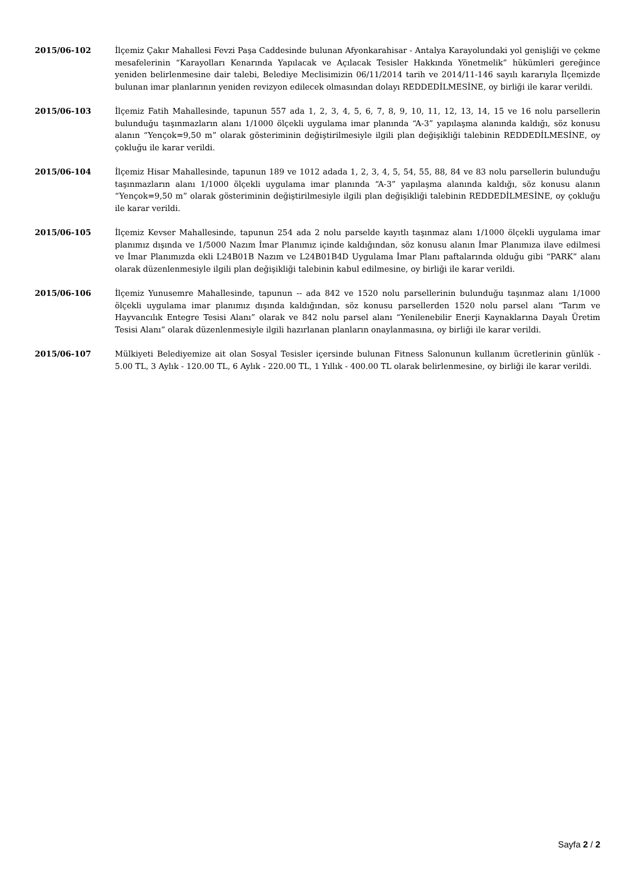2015/06-102 İlçemiz Çakır Mahallesi Fevzi Paşa Caddesinde bulunan Afyonkarahisar - Antalya Karayolundaki yol genişliği ve çekme mesafelerinin “Karayolları Kenarında Yapılacak ve Açılacak Tesisler Hakkında Yönetmelik” hükümleri gereğince yeniden belirlenmesine dair talebi, Belediye Meclisimizin 06/11/2014 tarih ve 2014/11-146 sayılı kararıyla İlçemizde bulunan imar planlarının yeniden revizyon edilecek olmasından dolayı REDDEDİLMESİNE, oy birliği ile karar verildi.
2015/06-103 İlçemiz Fatih Mahallesinde, tapunun 557 ada 1, 2, 3, 4, 5, 6, 7, 8, 9, 10, 11, 12, 13, 14, 15 ve 16 nolu parsellerin bulunduğu taşınmazların alanı 1/1000 ölçekli uygulama imar planında “A-3” yapılaşma alanında kaldığı, söz konusu alanın “Yençok=9,50 m” olarak gösteriminin değiştirilmesiyle ilgili plan değişikliği talebinin REDDEDİLMESİNE, oy çokluğu ile karar verildi.
2015/06-104 İlçemiz Hisar Mahallesinde, tapunun 189 ve 1012 adada 1, 2, 3, 4, 5, 54, 55, 88, 84 ve 83 nolu parsellerin bulunduğu taşınmazların alanı 1/1000 ölçekli uygulama imar planında “A-3” yapılaşma alanında kaldığı, söz konusu alanın “Yençok=9,50 m” olarak gösteriminin değiştirilmesiyle ilgili plan değişikliği talebinin REDDEDİLMESİNE, oy çokluğu ile karar verildi.
2015/06-105 İlçemiz Kevser Mahallesinde, tapunun 254 ada 2 nolu parselde kayıtlı taşınmaz alanı 1/1000 ölçekli uygulama imar planımız dışında ve 1/5000 Nazım İmar Planımız içinde kaldığından, söz konusu alanın İmar Planımıza ilave edilmesi ve İmar Planımızda ekli L24B01B Nazım ve L24B01B4D Uygulama İmar Planı paftalarında olduğu gibi “PARK” alanı olarak düzenlenmesiyle ilgili plan değişikliği talebinin kabul edilmesine, oy birliği ile karar verildi.
2015/06-106 İlçemiz Yunusemre Mahallesinde, tapunun -- ada 842 ve 1520 nolu parsellerinin bulunduğu taşınmaz alanı 1/1000 ölçekli uygulama imar planımız dışında kaldığından, söz konusu parsellerden 1520 nolu parsel alanı “Tarım ve Hayvancılık Entegre Tesisi Alanı” olarak ve 842 nolu parsel alanı “Yenilenebilir Enerji Kaynaklarına Dayalı Üretim Tesisi Alanı” olarak düzenlenmesiyle ilgili hazırlanan planların onaylanmasına, oy birliği ile karar verildi.
2015/06-107 Mülkiyeti Belediyemize ait olan Sosyal Tesisler içersinde bulunan Fitness Salonunun kullanım ücretlerinin günlük - 5.00 TL, 3 Aylık - 120.00 TL, 6 Aylık - 220.00 TL, 1 Yıllık - 400.00 TL olarak belirlenmesine, oy birliği ile karar verildi.
Sayfa 2 / 2